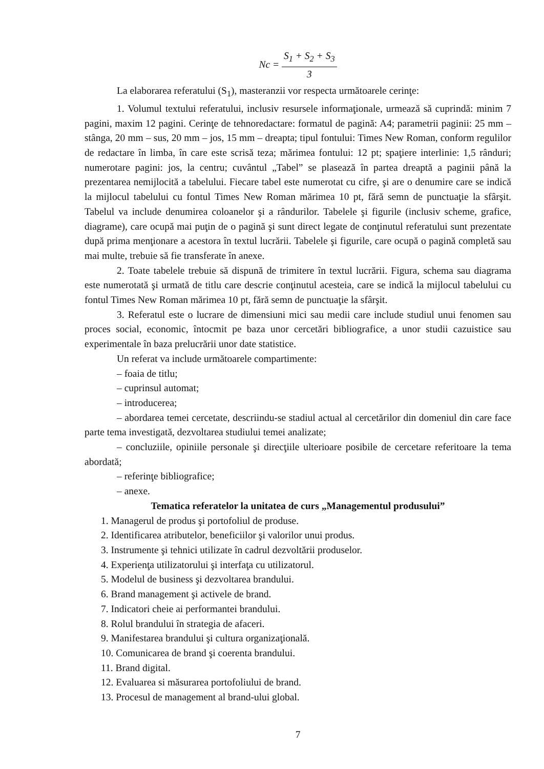Nc = S<sub>1</sub> + S<sub>2</sub> + S<sub>3</sub> 3
La elaborarea referatului (S<sub>1</sub>), masteranzii vor respecta următoarele cerinţe:
1. Volumul textului referatului, inclusiv resursele informaţionale, urmează să cuprindă: minim 7 pagini, maxim 12 pagini. Cerinţe de tehnoredactare: formatul de pagină: A4; parametrii paginii: 25 mm – stânga, 20 mm – sus, 20 mm – jos, 15 mm – dreapta; tipul fontului: Times New Roman, conform regulilor de redactare în limba, în care este scrisă teza; mărimea fontului: 12 pt; spaţiere interlinie: 1,5 rânduri; numerotare pagini: jos, la centru; cuvântul „Tabel” se plasează în partea dreaptă a paginii până la prezentarea nemijlocită a tabelului. Fiecare tabel este numerotat cu cifre, şi are o denumire care se indică la mijlocul tabelului cu fontul Times New Roman mărimea 10 pt, fără semn de punctuaţie la sfârşit. Tabelul va include denumirea coloanelor şi a rândurilor. Tabelele şi figurile (inclusiv scheme, grafice, diagrame), care ocupă mai puţin de o pagină şi sunt direct legate de conţinutul referatului sunt prezentate după prima menţionare a acestora în textul lucrării. Tabelele şi figurile, care ocupă o pagină completă sau mai multe, trebuie să fie transferate în anexe.
2. Toate tabelele trebuie să dispună de trimitere în textul lucrării. Figura, schema sau diagrama este numerotată şi urmată de titlu care descrie conţinutul acesteia, care se indică la mijlocul tabelului cu fontul Times New Roman mărimea 10 pt, fără semn de punctuaţie la sfârşit.
3. Referatul este o lucrare de dimensiuni mici sau medii care include studiul unui fenomen sau proces social, economic, întocmit pe baza unor cercetări bibliografice, a unor studii cazuistice sau experimentale în baza prelucrării unor date statistice.
Un referat va include următoarele compartimente:
– foaia de titlu;
– cuprinsul automat;
– introducerea;
– abordarea temei cercetate, descriindu-se stadiul actual al cercetărilor din domeniul din care face parte tema investigată, dezvoltarea studiului temei analizate;
– concluziile, opiniile personale şi direcţiile ulterioare posibile de cercetare referitoare la tema abordată;
– referinţe bibliografice;
– anexe.
Tematica referatelor la unitatea de curs „Managementul produsului”
1. Managerul de produs şi portofoliul de produse.
2. Identificarea atributelor, beneficiilor şi valorilor unui produs.
3. Instrumente şi tehnici utilizate în cadrul dezvoltării produselor.
4. Experienţa utilizatorului şi interfaţa cu utilizatorul.
5. Modelul de business şi dezvoltarea brandului.
6. Brand management şi activele de brand.
7. Indicatori cheie ai performantei brandului.
8. Rolul brandului în strategia de afaceri.
9. Manifestarea brandului şi cultura organizaţională.
10. Comunicarea de brand şi coerenta brandului.
11. Brand digital.
12. Evaluarea si măsurarea portofoliului de brand.
13. Procesul de management al brand-ului global.
7